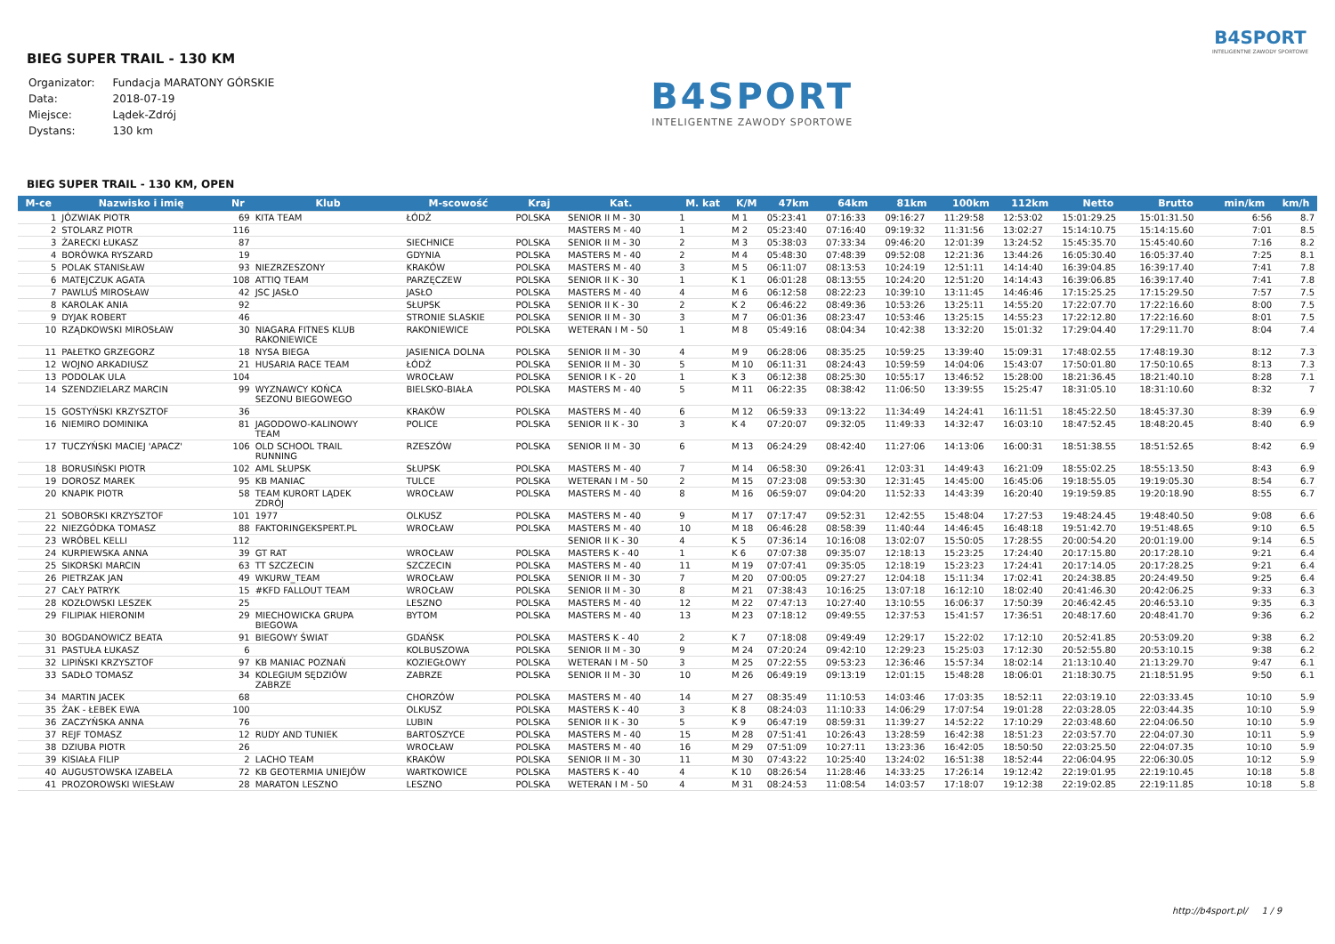BIEG SUPER TRAIL - 130 KM
| Organizator: | Fundacja MARATONY GÓRSKIE |
| Data: | 2018-07-19 |
| Miejsce: | Lądek-Zdrój |
| Dystans: | 130 km |
B4SPORT
INTELIGENTNE ZAWODY SPORTOWE
B4SPORT
INTELIGENTNE ZAWODY SPORTOWE
BIEG SUPER TRAIL - 130 KM, OPEN
| M-ce | Nazwisko i imię | Nr | Klub | M-scowość | Kraj | Kat. | M. kat | K/M | 47km | 64km | 81km | 100km | 112km | Netto | Brutto | min/km | km/h |
| --- | --- | --- | --- | --- | --- | --- | --- | --- | --- | --- | --- | --- | --- | --- | --- | --- | --- |
| 1 | JÓZWIAK PIOTR | 69 | KITA TEAM | ŁÓDŹ | POLSKA | SENIOR II M - 30 | 1 | M 1 | 05:23:41 | 07:16:33 | 09:16:27 | 11:29:58 | 12:53:02 | 15:01:29.25 | 15:01:31.50 | 6:56 | 8.7 |
| 2 | STOLARZ PIOTR | 116 | | | | MASTERS M - 40 | 1 | M 2 | 05:23:40 | 07:16:40 | 09:19:32 | 11:31:56 | 13:02:27 | 15:14:10.75 | 15:14:15.60 | 7:01 | 8.5 |
| 3 | ŻARECKI ŁUKASZ | 87 | | SIECHNICE | POLSKA | SENIOR II M - 30 | 2 | M 3 | 05:38:03 | 07:33:34 | 09:46:20 | 12:01:39 | 13:24:52 | 15:45:35.70 | 15:45:40.60 | 7:16 | 8.2 |
| 4 | BORÓWKA RYSZARD | 19 | | GDYNIA | POLSKA | MASTERS M - 40 | 2 | M 4 | 05:48:30 | 07:48:39 | 09:52:08 | 12:21:36 | 13:44:26 | 16:05:30.40 | 16:05:37.40 | 7:25 | 8.1 |
| 5 | POLAK STANISŁAW | 93 | NIEZRZESZONY | KRAKÓW | POLSKA | MASTERS M - 40 | 3 | M 5 | 06:11:07 | 08:13:53 | 10:24:19 | 12:51:11 | 14:14:40 | 16:39:04.85 | 16:39:17.40 | 7:41 | 7.8 |
| 6 | MATEJCZUK AGATA | 108 | ATTIQ TEAM | PARZĘCZEW | POLSKA | SENIOR II K - 30 | 1 | K 1 | 06:01:28 | 08:13:55 | 10:24:20 | 12:51:20 | 14:14:43 | 16:39:06.85 | 16:39:17.40 | 7:41 | 7.8 |
| 7 | PAWLUŚ MIROSŁAW | 42 | JSC JASŁO | JASŁO | POLSKA | MASTERS M - 40 | 4 | M 6 | 06:12:58 | 08:22:23 | 10:39:10 | 13:11:45 | 14:46:46 | 17:15:25.25 | 17:15:29.50 | 7:57 | 7.5 |
| 8 | KAROLAK ANIA | 92 | | SŁUPSK | POLSKA | SENIOR II K - 30 | 2 | K 2 | 06:46:22 | 08:49:36 | 10:53:26 | 13:25:11 | 14:55:20 | 17:22:07.70 | 17:22:16.60 | 8:00 | 7.5 |
| 9 | DYJAK ROBERT | 46 | | STRONIE SLASKIE | POLSKA | SENIOR II M - 30 | 3 | M 7 | 06:01:36 | 08:23:47 | 10:53:46 | 13:25:15 | 14:55:23 | 17:22:12.80 | 17:22:16.60 | 8:01 | 7.5 |
| 10 | RZĄDKOWSKI MIROSŁAW | 30 | NIAGARA FITNES KLUB RAKONIEWICE | RAKONIEWICE | POLSKA | WETERAN I M - 50 | 1 | M 8 | 05:49:16 | 08:04:34 | 10:42:38 | 13:32:20 | 15:01:32 | 17:29:04.40 | 17:29:11.70 | 8:04 | 7.4 |
| 11 | PAŁETKO GRZEGORZ | 18 | NYSA BIEGA | JASIENICA DOLNA | POLSKA | SENIOR II M - 30 | 4 | M 9 | 06:28:06 | 08:35:25 | 10:59:25 | 13:39:40 | 15:09:31 | 17:48:02.55 | 17:48:19.30 | 8:12 | 7.3 |
| 12 | WOJNO ARKADIUSZ | 21 | HUSARIA RACE TEAM | ŁÓDŹ | POLSKA | SENIOR II M - 30 | 5 | M 10 | 06:11:31 | 08:24:43 | 10:59:59 | 14:04:06 | 15:43:07 | 17:50:01.80 | 17:50:10.65 | 8:13 | 7.3 |
| 13 | PODOLAK ULA | 104 | | WROCŁAW | POLSKA | SENIOR I K - 20 | 1 | K 3 | 06:12:38 | 08:25:30 | 10:55:17 | 13:46:52 | 15:28:00 | 18:21:36.45 | 18:21:40.10 | 8:28 | 7.1 |
| 14 | SZENDZIELARZ MARCIN | 99 | WYZNAWCY KOŃCA SEZONU BIEGOWEGO | BIELSKO-BIAŁA | POLSKA | MASTERS M - 40 | 5 | M 11 | 06:22:35 | 08:38:42 | 11:06:50 | 13:39:55 | 15:25:47 | 18:31:05.10 | 18:31:10.60 | 8:32 | 7 |
| 15 | GOSTYŃSKI KRZYSZTOF | 36 | | KRAKÓW | POLSKA | MASTERS M - 40 | 6 | M 12 | 06:59:33 | 09:13:22 | 11:34:49 | 14:24:41 | 16:11:51 | 18:45:22.50 | 18:45:37.30 | 8:39 | 6.9 |
| 16 | NIEMIRO DOMINIKA | 81 | JAGODOWO-KALINOWY TEAM | POLICE | POLSKA | SENIOR II K - 30 | 3 | K 4 | 07:20:07 | 09:32:05 | 11:49:33 | 14:32:47 | 16:03:10 | 18:47:52.45 | 18:48:20.45 | 8:40 | 6.9 |
| 17 | TUCZYŃSKI MACIEJ 'APACZ' | 106 | OLD SCHOOL TRAIL RUNNING | RZESZÓW | POLSKA | SENIOR II M - 30 | 6 | M 13 | 06:24:29 | 08:42:40 | 11:27:06 | 14:13:06 | 16:00:31 | 18:51:38.55 | 18:51:52.65 | 8:42 | 6.9 |
| 18 | BORUSIŃSKI PIOTR | 102 | AML SŁUPSK | SŁUPSK | POLSKA | MASTERS M - 40 | 7 | M 14 | 06:58:30 | 09:26:41 | 12:03:31 | 14:49:43 | 16:21:09 | 18:55:02.25 | 18:55:13.50 | 8:43 | 6.9 |
| 19 | DOROSZ MAREK | 95 | KB MANIAC | TULCE | POLSKA | WETERAN I M - 50 | 2 | M 15 | 07:23:08 | 09:53:30 | 12:31:45 | 14:45:00 | 16:45:06 | 19:18:55.05 | 19:19:05.30 | 8:54 | 6.7 |
| 20 | KNAPIK PIOTR | 58 | TEAM KURORT LĄDEK ZDRÓJ | WROCŁAW | POLSKA | MASTERS M - 40 | 8 | M 16 | 06:59:07 | 09:04:20 | 11:52:33 | 14:43:39 | 16:20:40 | 19:19:59.85 | 19:20:18.90 | 8:55 | 6.7 |
| 21 | SOBORSKI KRZYSZTOF | 101 | 1977 | OLKUSZ | POLSKA | MASTERS M - 40 | 9 | M 17 | 07:17:47 | 09:52:31 | 12:42:55 | 15:48:04 | 17:27:53 | 19:48:24.45 | 19:48:40.50 | 9:08 | 6.6 |
| 22 | NIEZGÓDKA TOMASZ | 88 | FAKTORINGEKSPERT.PL | WROCŁAW | POLSKA | MASTERS M - 40 | 10 | M 18 | 06:46:28 | 08:58:39 | 11:40:44 | 14:46:45 | 16:48:18 | 19:51:42.70 | 19:51:48.65 | 9:10 | 6.5 |
| 23 | WRÓBEL KELLI | 112 | | | | SENIOR II K - 30 | 4 | K 5 | 07:36:14 | 10:16:08 | 13:02:07 | 15:50:05 | 17:28:55 | 20:00:54.20 | 20:01:19.00 | 9:14 | 6.5 |
| 24 | KURPIEWSKA ANNA | 39 | GT RAT | WROCŁAW | POLSKA | MASTERS K - 40 | 1 | K 6 | 07:07:38 | 09:35:07 | 12:18:13 | 15:23:25 | 17:24:40 | 20:17:15.80 | 20:17:28.10 | 9:21 | 6.4 |
| 25 | SIKORSKI MARCIN | 63 | TT SZCZECIN | SZCZECIN | POLSKA | MASTERS M - 40 | 11 | M 19 | 07:07:41 | 09:35:05 | 12:18:19 | 15:23:23 | 17:24:41 | 20:17:14.05 | 20:17:28.25 | 9:21 | 6.4 |
| 26 | PIETRZAK JAN | 49 | WKURW_TEAM | WROCŁAW | POLSKA | SENIOR II M - 30 | 7 | M 20 | 07:00:05 | 09:27:27 | 12:04:18 | 15:11:34 | 17:02:41 | 20:24:38.85 | 20:24:49.50 | 9:25 | 6.4 |
| 27 | CAŁY PATRYK | 15 | #KFD FALLOUT TEAM | WROCŁAW | POLSKA | SENIOR II M - 30 | 8 | M 21 | 07:38:43 | 10:16:25 | 13:07:18 | 16:12:10 | 18:02:40 | 20:41:46.30 | 20:42:06.25 | 9:33 | 6.3 |
| 28 | KOZŁOWSKI LESZEK | 25 | | LESZNO | POLSKA | MASTERS M - 40 | 12 | M 22 | 07:47:13 | 10:27:40 | 13:10:55 | 16:06:37 | 17:50:39 | 20:46:42.45 | 20:46:53.10 | 9:35 | 6.3 |
| 29 | FILIPIAK HIERONIM | 29 | MIECHOWICKA GRUPA BIEGOWA | BYTOM | POLSKA | MASTERS M - 40 | 13 | M 23 | 07:18:12 | 09:49:55 | 12:37:53 | 15:41:57 | 17:36:51 | 20:48:17.60 | 20:48:41.70 | 9:36 | 6.2 |
| 30 | BOGDANOWICZ BEATA | 91 | BIEGOWY ŚWIAT | GDAŃSK | POLSKA | MASTERS K - 40 | 2 | K 7 | 07:18:08 | 09:49:49 | 12:29:17 | 15:22:02 | 17:12:10 | 20:52:41.85 | 20:53:09.20 | 9:38 | 6.2 |
| 31 | PASTUŁA ŁUKASZ | 6 | | KOLBUSZOWA | POLSKA | SENIOR II M - 30 | 9 | M 24 | 07:20:24 | 09:42:10 | 12:29:23 | 15:25:03 | 17:12:30 | 20:52:55.80 | 20:53:10.15 | 9:38 | 6.2 |
| 32 | LIPIŃSKI KRZYSZTOF | 97 | KB MANIAC POZNAŃ | KOZIEGŁOWY | POLSKA | WETERAN I M - 50 | 3 | M 25 | 07:22:55 | 09:53:23 | 12:36:46 | 15:57:34 | 18:02:14 | 21:13:10.40 | 21:13:29.70 | 9:47 | 6.1 |
| 33 | SADŁO TOMASZ | 34 | KOLEGIUM SĘDZIÓW ZABRZE | ZABRZE | POLSKA | SENIOR II M - 30 | 10 | M 26 | 06:49:19 | 09:13:19 | 12:01:15 | 15:48:28 | 18:06:01 | 21:18:30.75 | 21:18:51.95 | 9:50 | 6.1 |
| 34 | MARTIN JACEK | 68 | | CHORZÓW | POLSKA | MASTERS M - 40 | 14 | M 27 | 08:35:49 | 11:10:53 | 14:03:46 | 17:03:35 | 18:52:11 | 22:03:19.10 | 22:03:33.45 | 10:10 | 5.9 |
| 35 | ŻAK - ŁEBEK EWA | 100 | | OLKUSZ | POLSKA | MASTERS K - 40 | 3 | K 8 | 08:24:03 | 11:10:33 | 14:06:29 | 17:07:54 | 19:01:28 | 22:03:28.05 | 22:03:44.35 | 10:10 | 5.9 |
| 36 | ZACZYŃSKA ANNA | 76 | | LUBIN | POLSKA | SENIOR II K - 30 | 5 | K 9 | 06:47:19 | 08:59:31 | 11:39:27 | 14:52:22 | 17:10:29 | 22:03:48.60 | 22:04:06.50 | 10:10 | 5.9 |
| 37 | REJF TOMASZ | 12 | RUDY AND TUNIEK | BARTOSZYCE | POLSKA | MASTERS M - 40 | 15 | M 28 | 07:51:41 | 10:26:43 | 13:28:59 | 16:42:38 | 18:51:23 | 22:03:57.70 | 22:04:07.30 | 10:11 | 5.9 |
| 38 | DZIUBA PIOTR | 26 | | WROCŁAW | POLSKA | MASTERS M - 40 | 16 | M 29 | 07:51:09 | 10:27:11 | 13:23:36 | 16:42:05 | 18:50:50 | 22:03:25.50 | 22:04:07.35 | 10:10 | 5.9 |
| 39 | KISIAŁA FILIP | 2 | LACHO TEAM | KRAKÓW | POLSKA | SENIOR II M - 30 | 11 | M 30 | 07:43:22 | 10:25:40 | 13:24:02 | 16:51:38 | 18:52:44 | 22:06:04.95 | 22:06:30.05 | 10:12 | 5.9 |
| 40 | AUGUSTOWSKA IZABELA | 72 | KB GEOTERMIA UNIEJÓW | WARTKOWICE | POLSKA | MASTERS K - 40 | 4 | K 10 | 08:26:54 | 11:28:46 | 14:33:25 | 17:26:14 | 19:12:42 | 22:19:01.95 | 22:19:10.45 | 10:18 | 5.8 |
| 41 | PROZOROWSKI WIESŁAW | 28 | MARATON LESZNO | LESZNO | POLSKA | WETERAN I M - 50 | 4 | M 31 | 08:24:53 | 11:08:54 | 14:03:57 | 17:18:07 | 19:12:38 | 22:19:02.85 | 22:19:11.85 | 10:18 | 5.8 |
http://b4sport.pl/ 1 / 9